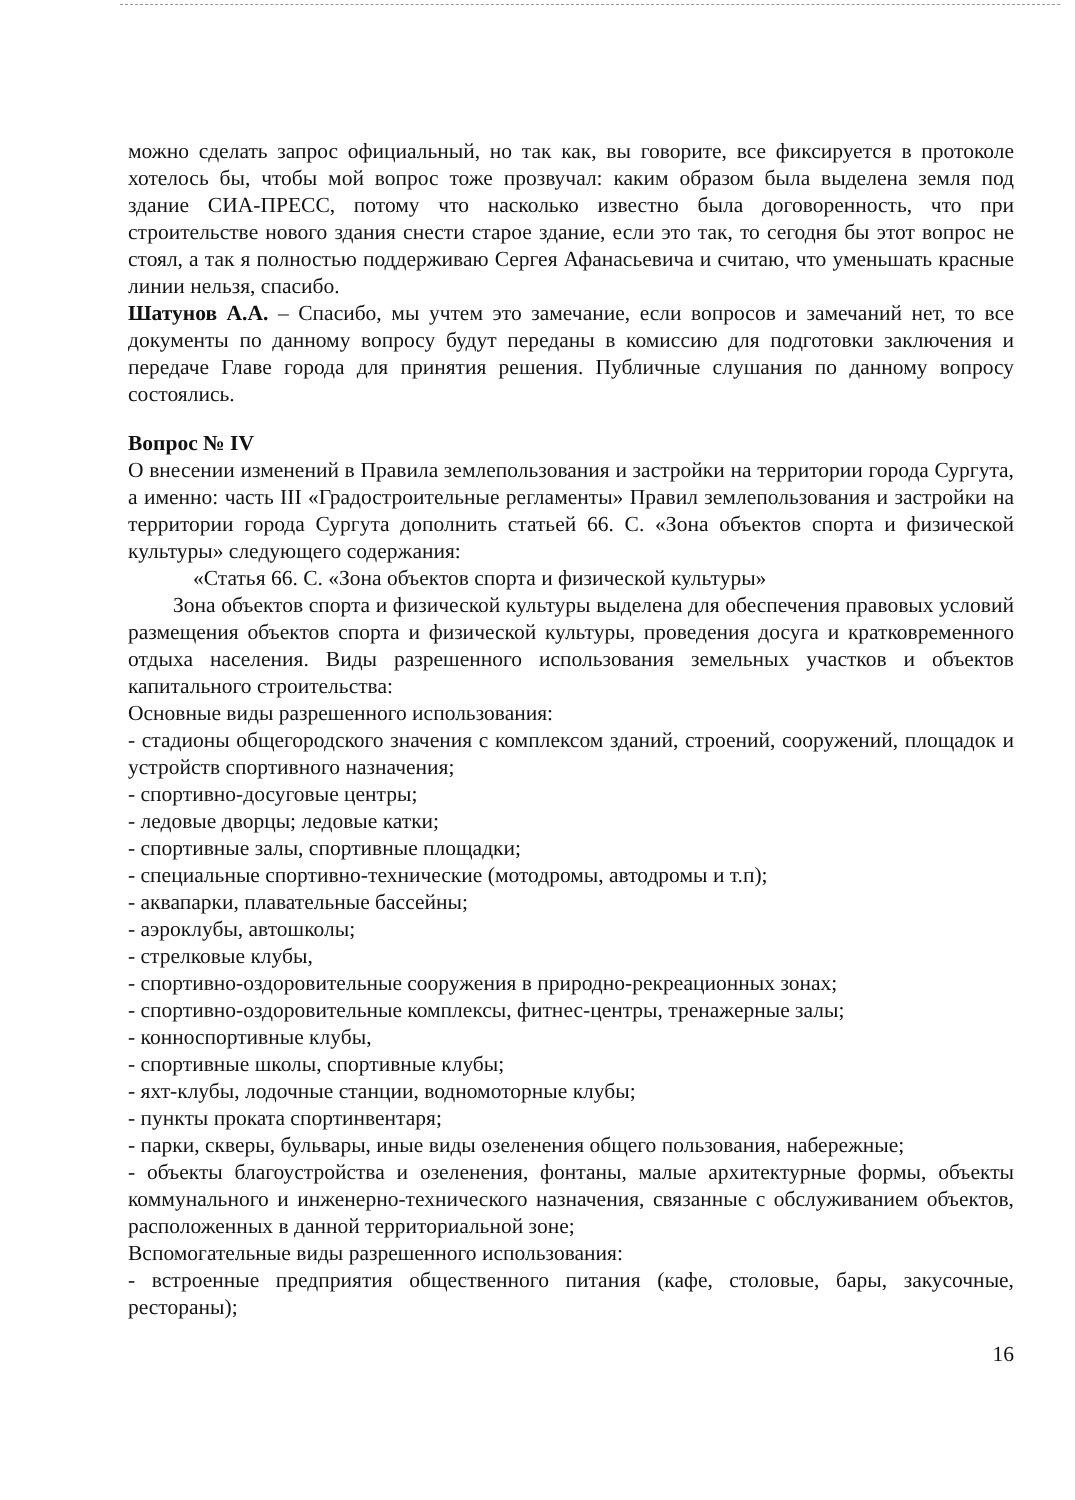можно сделать запрос официальный, но так как, вы говорите, все фиксируется в протоколе хотелось бы, чтобы мой вопрос тоже прозвучал: каким образом была выделена земля под здание СИА-ПРЕСС, потому что насколько известно была договоренность, что при строительстве нового здания снести старое здание, если это так, то сегодня бы этот вопрос не стоял, а так я полностью поддерживаю Сергея Афанасьевича и считаю, что уменьшать красные линии нельзя, спасибо.
Шатунов А.А. – Спасибо, мы учтем это замечание, если вопросов и замечаний нет, то все документы по данному вопросу будут переданы в комиссию для подготовки заключения и передаче Главе города для принятия решения. Публичные слушания по данному вопросу состоялись.
Вопрос № IV
О внесении изменений в Правила землепользования и застройки на территории города Сургута, а именно: часть III «Градостроительные регламенты» Правил землепользования и застройки на территории города Сургута дополнить статьей 66. С. «Зона объектов спорта и физической культуры» следующего содержания:
«Статья 66. С. «Зона объектов спорта и физической культуры»
Зона объектов спорта и физической культуры выделена для обеспечения правовых условий размещения объектов спорта и физической культуры, проведения досуга и кратковременного отдыха населения. Виды разрешенного использования земельных участков и объектов капитального строительства:
Основные виды разрешенного использования:
- стадионы общегородского значения с комплексом зданий, строений, сооружений, площадок и устройств спортивного назначения;
- спортивно-досуговые центры;
- ледовые дворцы; ледовые катки;
- спортивные залы, спортивные площадки;
- специальные спортивно-технические (мотодромы, автодромы и т.п);
- аквапарки, плавательные бассейны;
- аэроклубы, автошколы;
- стрелковые клубы,
- спортивно-оздоровительные сооружения в природно-рекреационных зонах;
- спортивно-оздоровительные комплексы, фитнес-центры, тренажерные залы;
- конноспортивные клубы,
- спортивные школы, спортивные клубы;
- яхт-клубы, лодочные станции, водномоторные клубы;
- пункты проката спортинвентаря;
- парки, скверы, бульвары, иные виды озеленения общего пользования, набережные;
- объекты благоустройства и озеленения, фонтаны, малые архитектурные формы, объекты коммунального и инженерно-технического назначения, связанные с обслуживанием объектов, расположенных в данной территориальной зоне;
Вспомогательные виды разрешенного использования:
- встроенные предприятия общественного питания (кафе, столовые, бары, закусочные, рестораны);
16